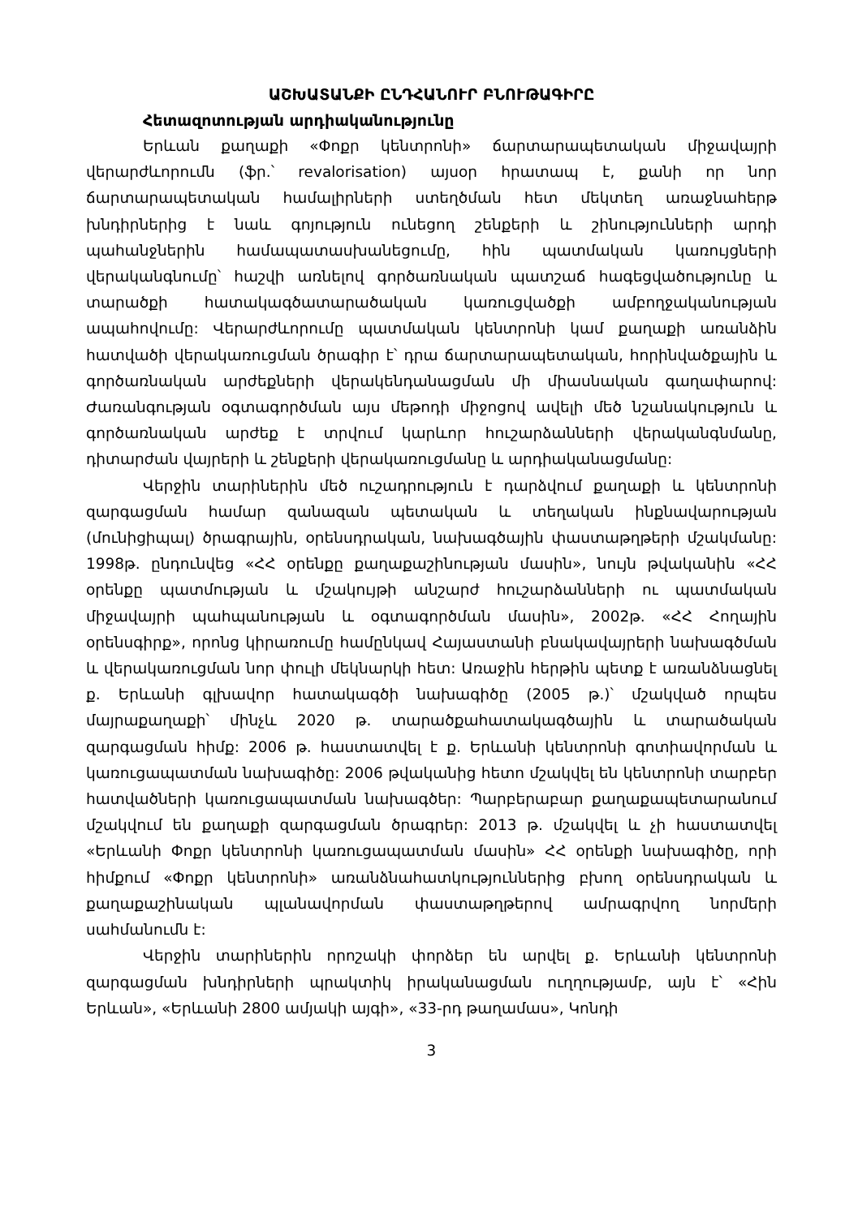ԱՇԽԱՏԱՆՔԻ ԸՆԴՀԱՆՈՒՐ ԲՆՈՒԹԱԳԻՐԸ
Հետազոտության արդիականությունը
Երևան քաղաքի «Փոքր կենտրոնի» ճարտարապետական միջավայրի վերարժևորումն (ֆր.՝ revalorisation) այսօր հրատապ է, քանի որ նոր ճարտարապետական համալիրների ստեղծման հետ մեկտեղ առաջնահերթ խնդիրներից է նաև գոյություն ունեցող շենքերի և շինությունների արդի պահանջներին համապատասխանեցումը, հին պատմական կառույցների վերականգնումը՝ հաշվի առնելով գործառնական պատշաճ հագեցվածությունը և տարածքի հատակագծատարածական կառուցվածքի ամբողջականության ապահովումը: Վերարժևորումը պատմական կենտրոնի կամ քաղաքի առանձին հատվածի վերակառուցման ծրագիր է՝ դրա ճարտարապետական, հորինվածքային և գործառնական արժեքների վերակենդանացման մի միասնական գաղափարով: Ժառանգության օգտագործման այս մեթոդի միջոցով ավելի մեծ նշանակություն և գործառնական արժեք է տրվում կարևոր հուշարձանների վերականգնմանը, դիտարժան վայրերի և շենքերի վերակառուցմանը և արդիականացմանը:
Վերջին տարիներին մեծ ուշադրություն է դարձվում քաղաքի և կենտրոնի զարգացման համար զանազան պետական և տեղական ինքնավարության (մունիցիպալ) ծրագրային, օրենսդրական, նախագծային փաստաթղթերի մշակմանը: 1998թ. ընդունվեց «ՀՀ օրենքը քաղաքաշինության մասին», նույն թվականին «ՀՀ օրենքը պատմության և մշակույթի անշարժ հուշարձանների ու պատմական միջավայրի պահպանության և օգտագործման մասին», 2002թ. «ՀՀ Հողային օրենսգիրք», որոնց կիրառումը համընկավ Հայաստանի բնակավայրերի նախագծման և վերակառուցման նոր փուլի մեկնարկի հետ: Առաջին հերթին պետք է առանձնացնել ք. Երևանի գլխավոր հատակագծի նախագիծը (2005 թ.)՝ մշակված որպես մայրաքաղաքի՝ մինչև 2020 թ. տարածքահատակագծային և տարածական զարգացման հիմք: 2006 թ. հաստատվել է ք. Երևանի կենտրոնի գոտիավորման և կառուցապատման նախագիծը: 2006 թվականից հետո մշակվել են կենտրոնի տարբեր հատվածների կառուցապատման նախագծեր: Պարբերաբար քաղաքապետարանում մշակվում են քաղաքի զարգացման ծրագրեր: 2013 թ. մշակվել և չի հաստատվել «Երևանի Փոքր կենտրոնի կառուցապատման մասին» ՀՀ օրենքի նախագիծը, որի հիմքում «Փոքր կենտրոնի» առանձնահատկություններից բխող օրենսդրական և քաղաքաշինական պլանավորման փաստաթղթերով ամրագրվող նորմերի սահմանումն է:
Վերջին տարիներին որոշակի փորձեր են արվել ք. Երևանի կենտրոնի զարգացման խնդիրների պրակտիկ իրականացման ուղղությամբ, այն է՝ «Հին Երևան», «Երևանի 2800 ամյակի այգի», «33-րդ թաղամաս», Կոնդի
3